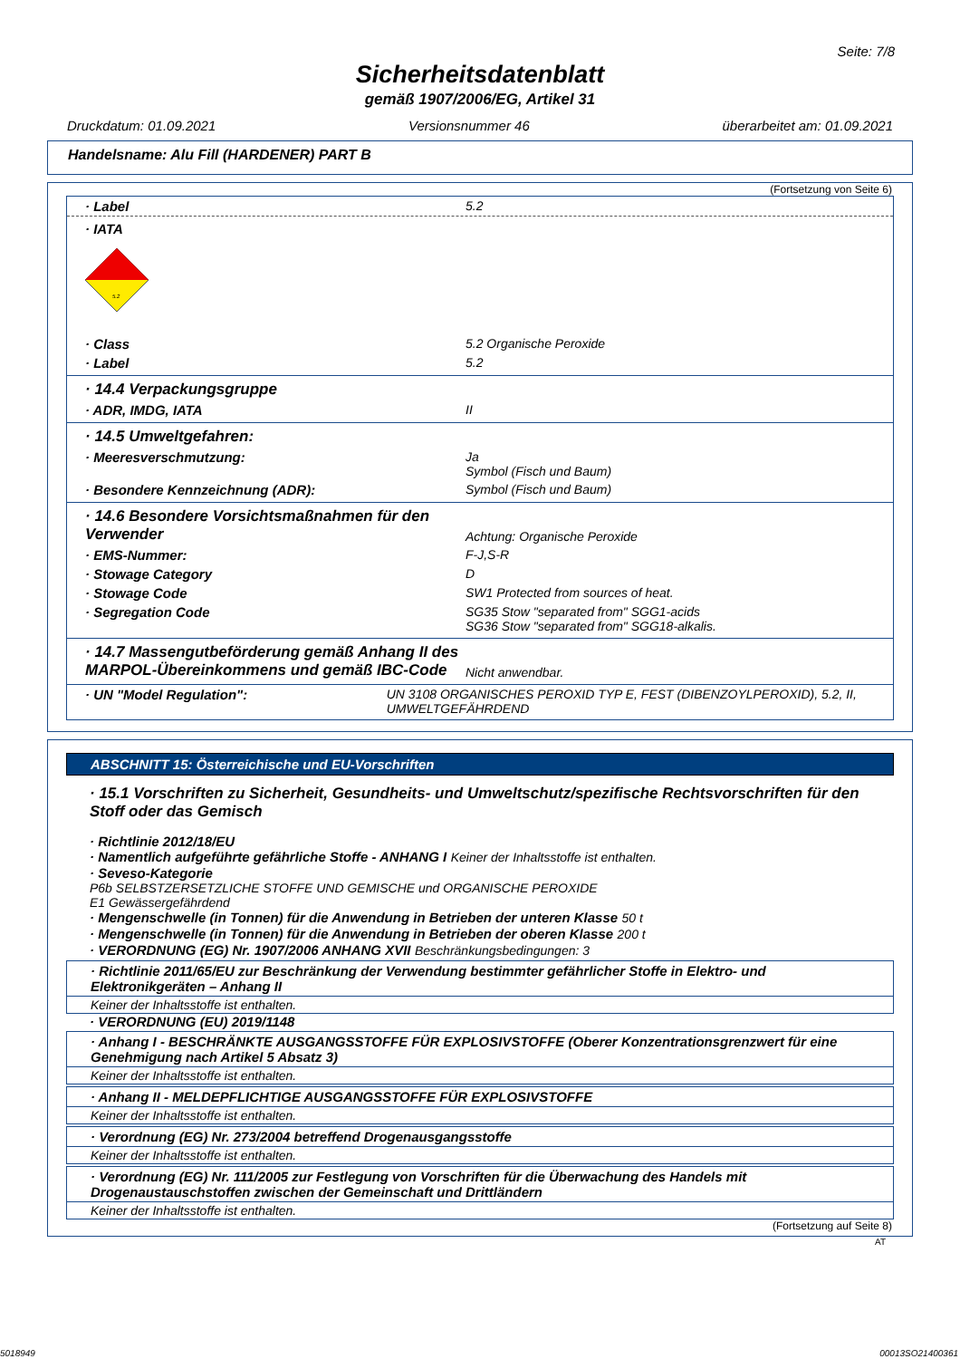Seite: 7/8
Sicherheitsdatenblatt
gemäß 1907/2006/EG, Artikel 31
Druckdatum: 01.09.2021 Versionsnummer 46 überarbeitet am: 01.09.2021
Handelsname: Alu Fill (HARDENER) PART B
(Fortsetzung von Seite 6)
· Label 5.2
· IATA
5.2
· Class 5.2 Organische Peroxide
· Label 5.2
· 14.4 Verpackungsgruppe
· ADR, IMDG, IATA II
· 14.5 Umweltgefahren:
· Meeresverschmutzung: Ja
Symbol (Fisch und Baum)
· Besondere Kennzeichnung (ADR): Symbol (Fisch und Baum)
· 14.6 Besondere Vorsichtsmaßnahmen für den Verwender Achtung: Organische Peroxide
· EMS-Nummer: F-J,S-R
· Stowage Category D
· Stowage Code SW1 Protected from sources of heat.
· Segregation Code SG35 Stow "separated from" SGG1-acids
SG36 Stow "separated from" SGG18-alkalis.
· 14.7 Massengutbeförderung gemäß Anhang II des MARPOL-Übereinkommens und gemäß IBC-Code Nicht anwendbar.
· UN "Model Regulation": UN 3108 ORGANISCHES PEROXID TYP E, FEST (DIBENZOYLPEROXID), 5.2, II, UMWELTGEFÄHRDEND
ABSCHNITT 15: Österreichische und EU-Vorschriften
· 15.1 Vorschriften zu Sicherheit, Gesundheits- und Umweltschutz/spezifische Rechtsvorschriften für den Stoff oder das Gemisch
· Richtlinie 2012/18/EU
· Namentlich aufgeführte gefährliche Stoffe - ANHANG I Keiner der Inhaltsstoffe ist enthalten.
· Seveso-Kategorie
P6b SELBSTZERSETZLICHE STOFFE UND GEMISCHE und ORGANISCHE PEROXIDE
E1 Gewässergefährdend
· Mengenschwelle (in Tonnen) für die Anwendung in Betrieben der unteren Klasse 50 t
· Mengenschwelle (in Tonnen) für die Anwendung in Betrieben der oberen Klasse 200 t
· VERORDNUNG (EG) Nr. 1907/2006 ANHANG XVII Beschränkungsbedingungen: 3
· Richtlinie 2011/65/EU zur Beschränkung der Verwendung bestimmter gefährlicher Stoffe in Elektro- und Elektronikgeräten – Anhang II
Keiner der Inhaltsstoffe ist enthalten.
· VERORDNUNG (EU) 2019/1148
· Anhang I - BESCHRÄNKTE AUSGANGSSTOFFE FÜR EXPLOSIVSTOFFE (Oberer Konzentrationsgrenzwert für eine Genehmigung nach Artikel 5 Absatz 3)
Keiner der Inhaltsstoffe ist enthalten.
· Anhang II - MELDEPFLICHTIGE AUSGANGSSTOFFE FÜR EXPLOSIVSTOFFE
Keiner der Inhaltsstoffe ist enthalten.
· Verordnung (EG) Nr. 273/2004 betreffend Drogenausgangsstoffe
Keiner der Inhaltsstoffe ist enthalten.
· Verordnung (EG) Nr. 111/2005 zur Festlegung von Vorschriften für die Überwachung des Handels mit Drogenaustauschstoffen zwischen der Gemeinschaft und Drittländern
Keiner der Inhaltsstoffe ist enthalten.
(Fortsetzung auf Seite 8)
AT
5018949 00013SO21400361